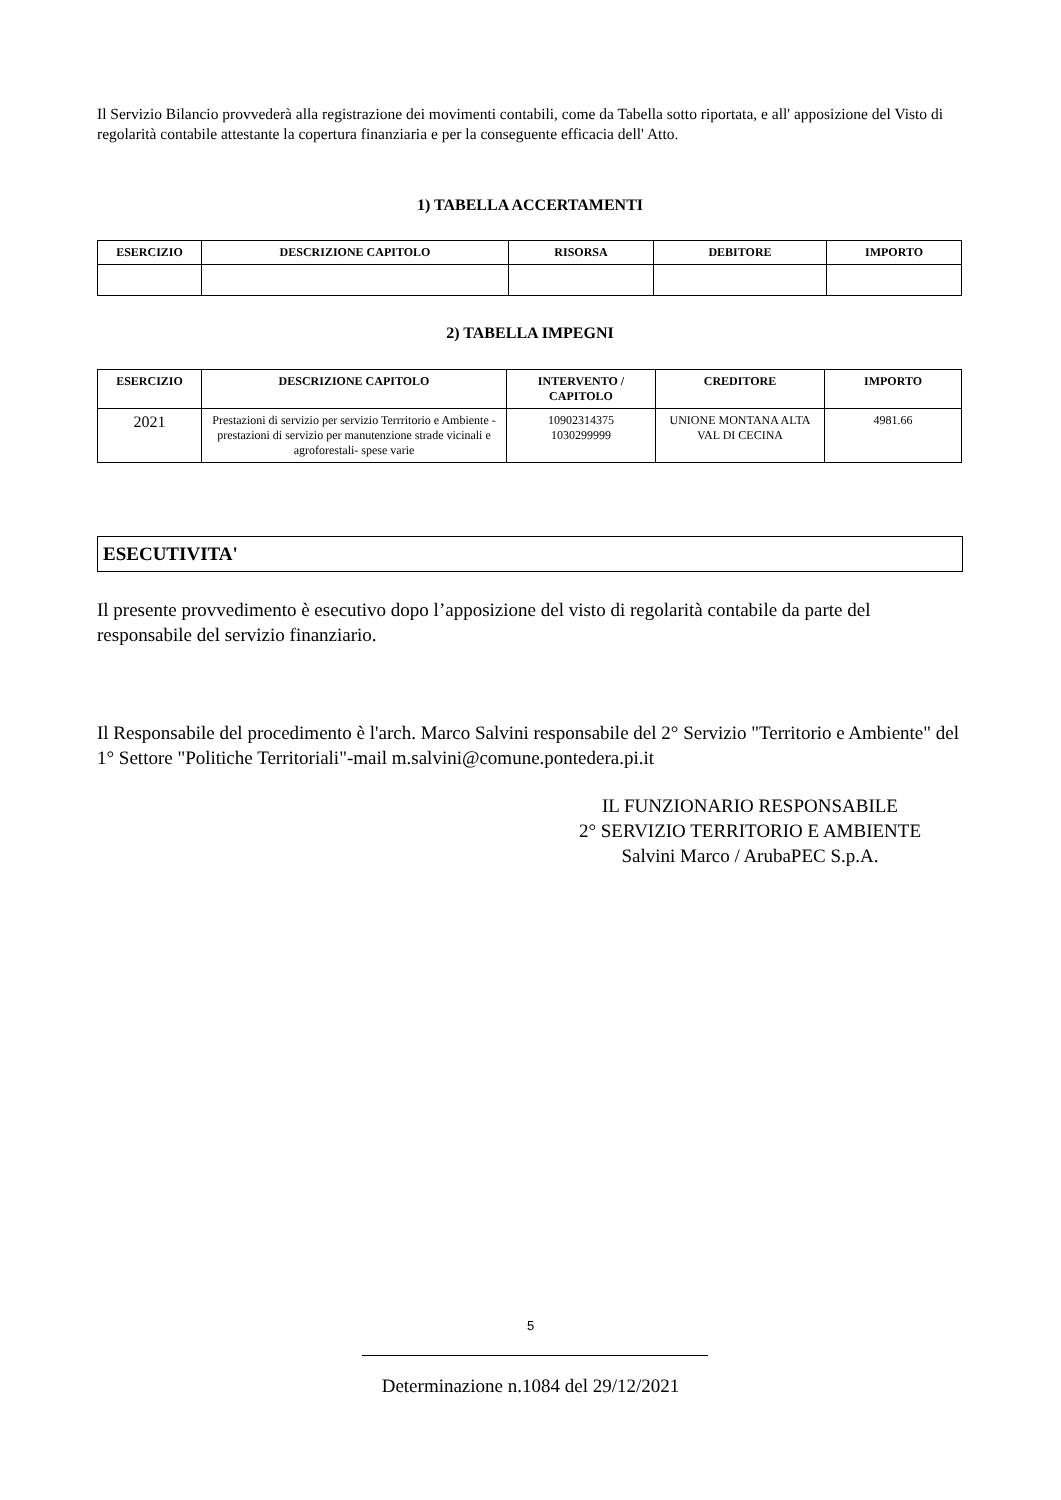Il Servizio Bilancio provvederà alla registrazione dei movimenti contabili, come da Tabella sotto riportata, e all' apposizione del Visto di regolarità contabile attestante la copertura finanziaria e per la conseguente efficacia dell' Atto.
1) TABELLA ACCERTAMENTI
| ESERCIZIO | DESCRIZIONE CAPITOLO | RISORSA | DEBITORE | IMPORTO |
| --- | --- | --- | --- | --- |
2) TABELLA IMPEGNI
| ESERCIZIO | DESCRIZIONE CAPITOLO | INTERVENTO / CAPITOLO | CREDITORE | IMPORTO |
| --- | --- | --- | --- | --- |
| 2021 | Prestazioni di servizio per servizio Terrritorio e Ambiente -prestazioni di servizio per manutenzione strade vicinali e agroforestali- spese varie | 10902314375 1030299999 | UNIONE MONTANA ALTA VAL DI CECINA | 4981.66 |
ESECUTIVITA'
Il presente provvedimento è esecutivo dopo l’apposizione del visto di regolarità contabile da parte del responsabile del servizio finanziario.
Il Responsabile del procedimento è l'arch. Marco Salvini responsabile del 2° Servizio "Territorio e Ambiente" del 1° Settore "Politiche Territoriali"-mail m.salvini@comune.pontedera.pi.it
IL FUNZIONARIO RESPONSABILE
2° SERVIZIO TERRITORIO E AMBIENTE
Salvini Marco / ArubaPEC S.p.A.
5
Determinazione n.1084 del 29/12/2021